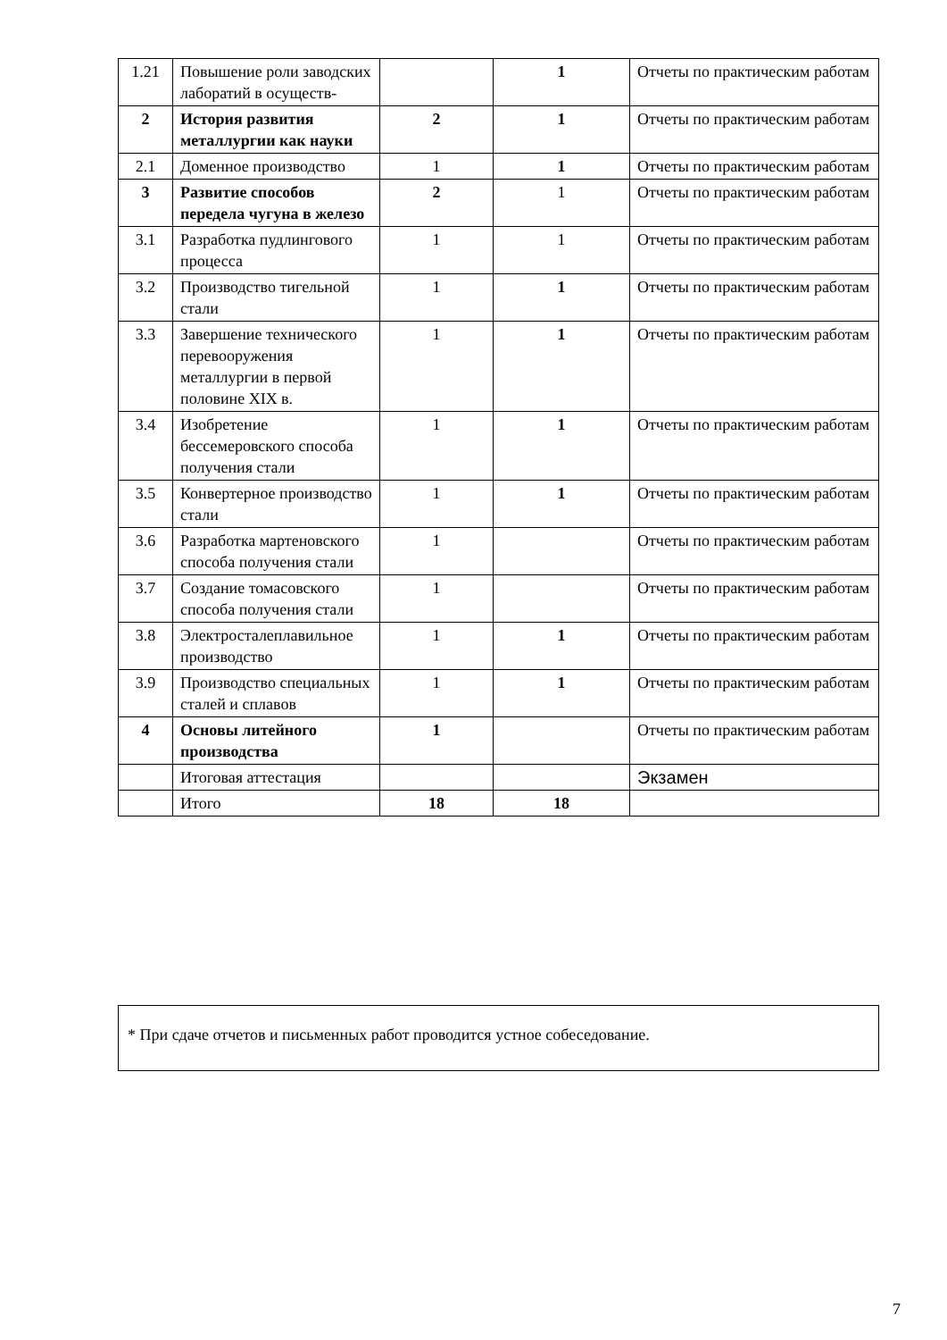| 1.21 | Повышение роли заводских лаборатий в осуществ- | | 1 | Отчеты по практическим работам |
| 2 | История развития металлургии как науки | 2 | 1 | Отчеты по практическим работам |
| 2.1 | Доменное производство | 1 | 1 | Отчеты по практическим работам |
| 3 | Развитие способов передела чугуна в железо | 2 | 1 | Отчеты по практическим работам |
| 3.1 | Разработка пудлингового процесса | 1 | 1 | Отчеты по практическим работам |
| 3.2 | Производство тигельной стали | 1 | 1 | Отчеты по практическим работам |
| 3.3 | Завершение технического перевооружения металлургии в первой половине XIX в. | 1 | 1 | Отчеты по практическим работам |
| 3.4 | Изобретение бессемеровского способа получения стали | 1 | 1 | Отчеты по практическим работам |
| 3.5 | Конвертерное производство стали | 1 | 1 | Отчеты по практическим работам |
| 3.6 | Разработка мартеновского способа получения стали | 1 | | Отчеты по практическим работам |
| 3.7 | Создание томасовского способа получения стали | 1 | | Отчеты по практическим работам |
| 3.8 | Электросталеплавильное производство | 1 | 1 | Отчеты по практическим работам |
| 3.9 | Производство специальных сталей и сплавов | 1 | 1 | Отчеты по практическим работам |
| 4 | Основы литейного производства | 1 | | Отчеты по практическим работам |
| | Итоговая аттестация | | | Экзамен |
| | Итого | 18 | 18 | |
* При сдаче отчетов и письменных работ проводится устное собеседование.
7